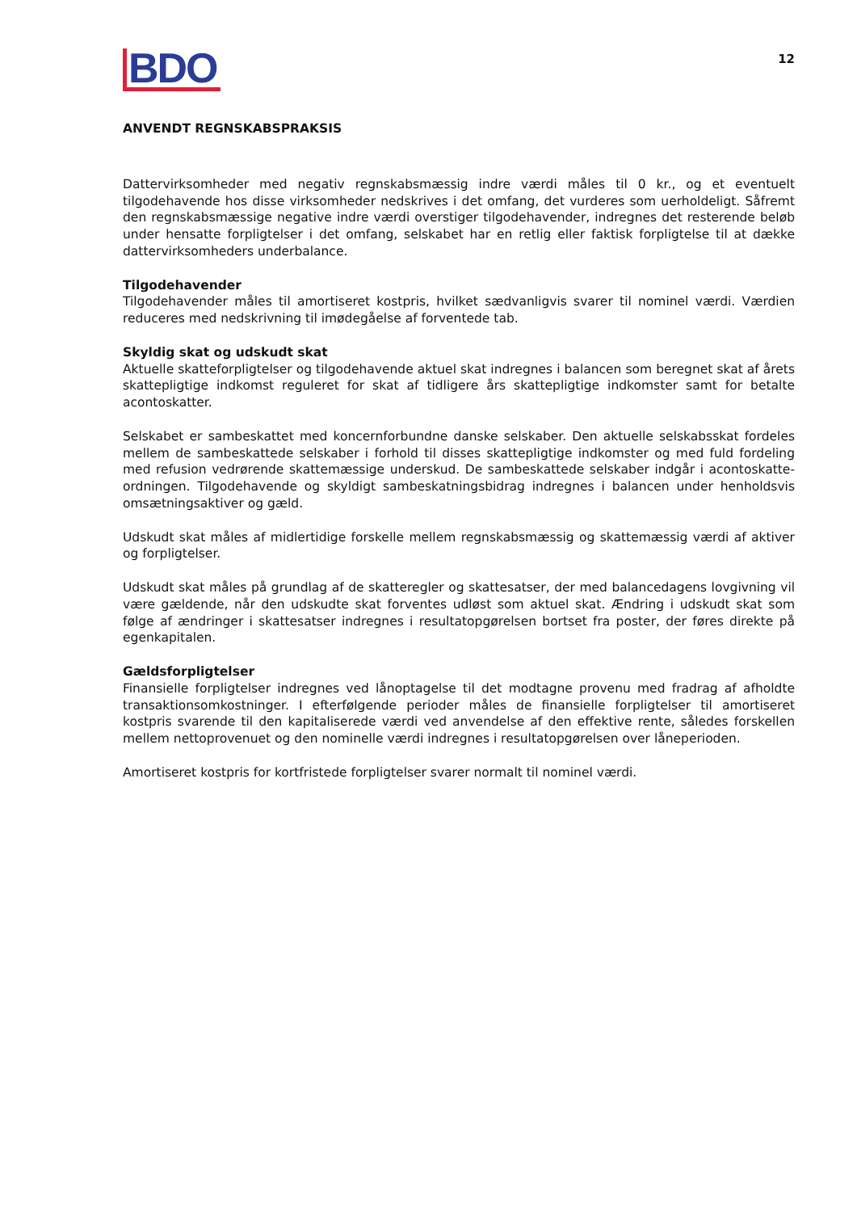BDO
12
ANVENDT REGNSKABSPRAKSIS
Dattervirksomheder med negativ regnskabsmæssig indre værdi måles til 0 kr., og et eventuelt tilgodehavende hos disse virksomheder nedskrives i det omfang, det vurderes som uerholdeligt. Såfremt den regnskabsmæssige negative indre værdi overstiger tilgodehavender, indregnes det resterende beløb under hensatte forpligtelser i det omfang, selskabet har en retlig eller faktisk forpligtelse til at dække dattervirksomheders underbalance.
Tilgodehavender
Tilgodehavender måles til amortiseret kostpris, hvilket sædvanligvis svarer til nominel værdi. Værdien reduceres med nedskrivning til imødegåelse af forventede tab.
Skyldig skat og udskudt skat
Aktuelle skatteforpligtelser og tilgodehavende aktuel skat indregnes i balancen som beregnet skat af årets skattepligtige indkomst reguleret for skat af tidligere års skattepligtige indkomster samt for betalte acontoskatter.
Selskabet er sambeskattet med koncernforbundne danske selskaber. Den aktuelle selskabsskat fordeles mellem de sambeskattede selskaber i forhold til disses skattepligtige indkomster og med fuld fordeling med refusion vedrørende skattemæssige underskud. De sambeskattede selskaber indgår i acontoskatte-ordningen. Tilgodehavende og skyldigt sambeskatningsbidrag indregnes i balancen under henholdsvis omsætningsaktiver og gæld.
Udskudt skat måles af midlertidige forskelle mellem regnskabsmæssig og skattemæssig værdi af aktiver og forpligtelser.
Udskudt skat måles på grundlag af de skatteregler og skattesatser, der med balancedagens lovgivning vil være gældende, når den udskudte skat forventes udløst som aktuel skat. Ændring i udskudt skat som følge af ændringer i skattesatser indregnes i resultatopgørelsen bortset fra poster, der føres direkte på egenkapitalen.
Gældsforpligtelser
Finansielle forpligtelser indregnes ved lånoptagelse til det modtagne provenu med fradrag af afholdte transaktionsomkostninger. I efterfølgende perioder måles de finansielle forpligtelser til amortiseret kostpris svarende til den kapitaliserede værdi ved anvendelse af den effektive rente, således forskellen mellem nettoprovenuet og den nominelle værdi indregnes i resultatopgørelsen over låneperioden.
Amortiseret kostpris for kortfristede forpligtelser svarer normalt til nominel værdi.